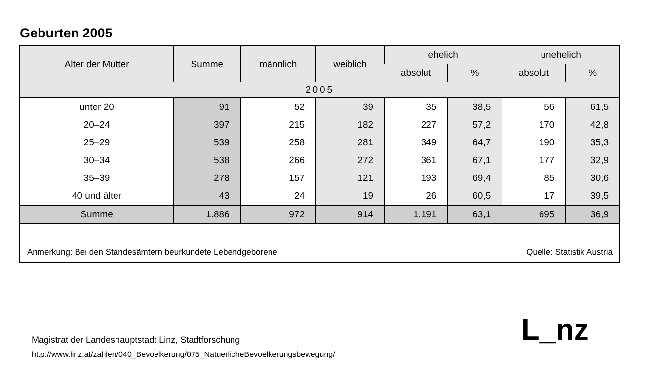Geburten 2005
| Alter der Mutter | Summe | männlich | weiblich | ehelich | | unehelich | |
| --- | --- | --- | --- | --- | --- | --- | --- |
| | | | | absolut | % | absolut | % |
| 2005 | | | | | | | |
| unter 20 | 91 | 52 | 39 | 35 | 38,5 | 56 | 61,5 |
| 20–24 | 397 | 215 | 182 | 227 | 57,2 | 170 | 42,8 |
| 25–29 | 539 | 258 | 281 | 349 | 64,7 | 190 | 35,3 |
| 30–34 | 538 | 266 | 272 | 361 | 67,1 | 177 | 32,9 |
| 35–39 | 278 | 157 | 121 | 193 | 69,4 | 85 | 30,6 |
| 40 und älter | 43 | 24 | 19 | 26 | 60,5 | 17 | 39,5 |
| Summe | 1.886 | 972 | 914 | 1.191 | 63,1 | 695 | 36,9 |
Anmerkung: Bei den Standesämtern beurkundete Lebendgeborene Quelle: Statistik Austria
Magistrat der Landeshauptstadt Linz, Stadtforschung
http://www.linz.at/zahlen/040_Bevoelkerung/075_NatuerlicheBevoelkerungsbewegung/
L_nz